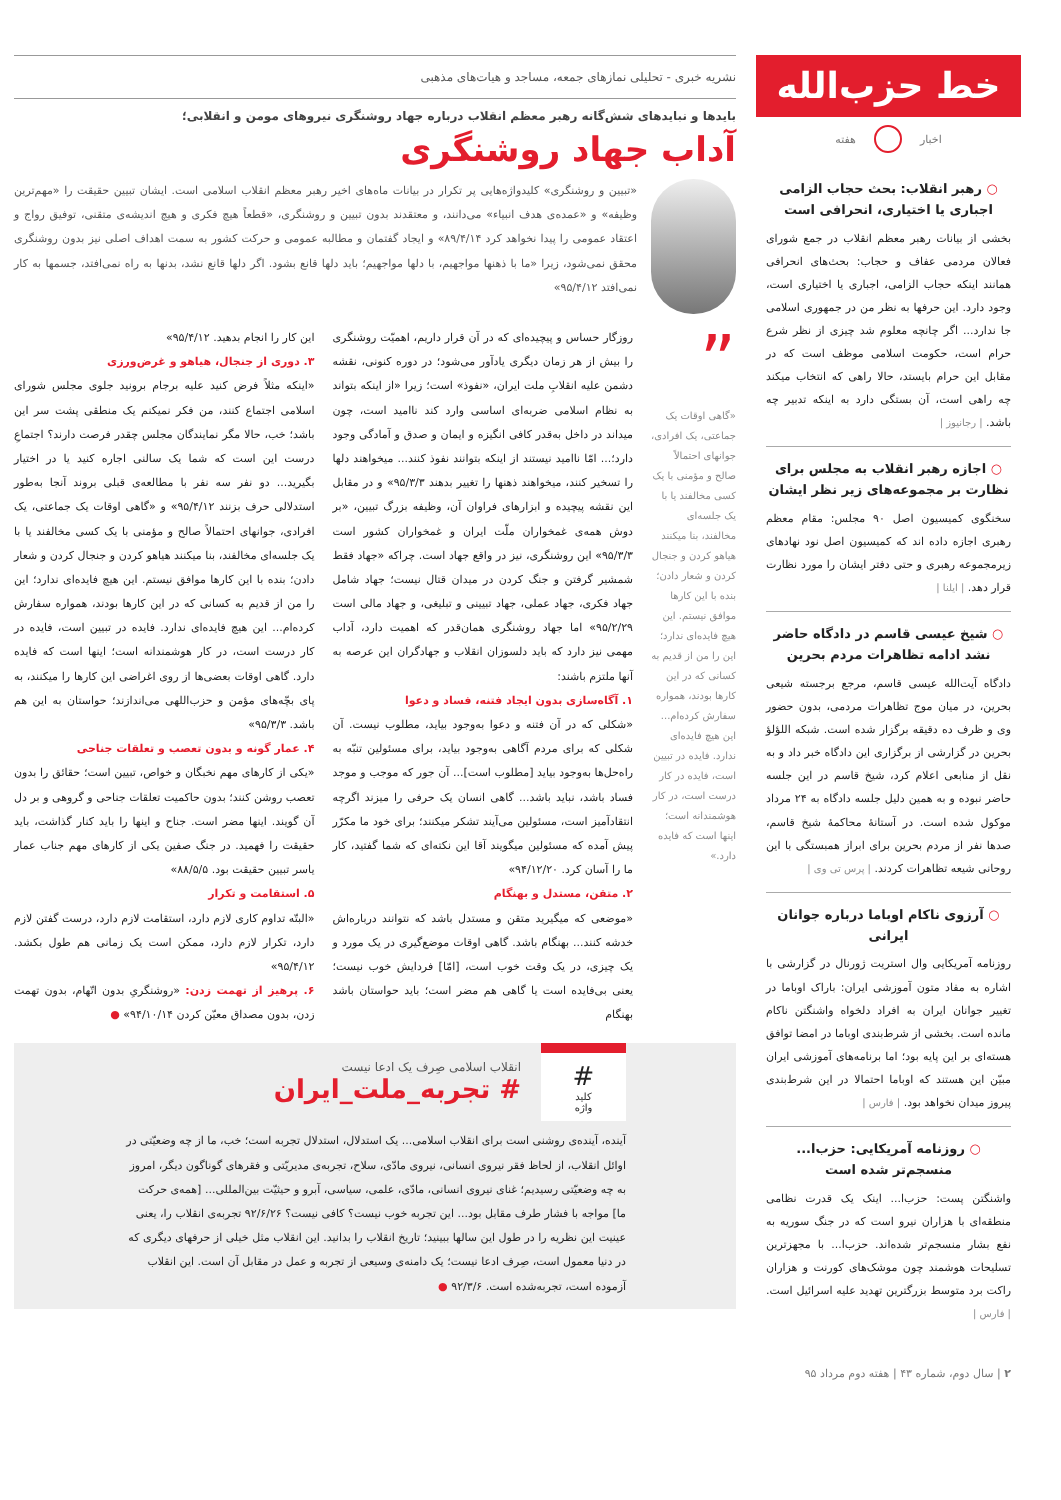خط حزب‌الله
اخبار هفته
○ رهبر انقلاب: بحث حجاب الزامی اجباری یا اختیاری، انحرافی است
بخشی از بیانات رهبر معظم انقلاب در جمع شورای فعالان مردمی عفاف و حجاب: بحث‌های انحرافی همانند اینکه حجاب الزامی، اجباری یا اختیاری است، وجود دارد. این حرفها به نظر من در جمهوری اسلامی جا ندارد... اگر چانچه معلوم شد چیزی از نظر شرع حرام است، حکومت اسلامی موظف است که در مقابل این حرام بایستد، حالا راهی که انتخاب میکند چه راهی است، آن بستگی دارد به اینکه تدبیر چه باشد. | رجانیوز |
○ اجازه رهبر انقلاب به مجلس برای نظارت بر مجموعه‌های زیر نظر ایشان
سخنگوی کمیسیون اصل ۹۰ مجلس: مقام معظم رهبری اجازه داده اند که کمیسیون اصل نود نهادهای زیرمجموعه رهبری و حتی دفتر ایشان را مورد نظارت قرار دهد. | ایلنا |
○ شیخ عیسی قاسم در دادگاه حاضر نشد ادامه تظاهرات مردم بحرین
دادگاه آیت‌الله عیسی قاسم، مرجع برجسته شیعی بحرین، در میان موج تظاهرات مردمی، بدون حضور وی و ظرف ده دقیقه برگزار شده است. شبکه اللؤلؤ بحرین در گزارشی از برگزاری این دادگاه خبر داد و به نقل از منابعی اعلام کرد، شیخ قاسم در این جلسه حاضر نبوده و به همین دلیل جلسه دادگاه به ۲۴ مرداد موکول شده است. در آستانهٔ محاکمهٔ شیخ قاسم، صدها نفر از مردم بحرین برای ابراز همبستگی با این روحانی شیعه تظاهرات کردند. | پرس تی وی |
○ آرزوی ناکام اوباما درباره جوانان ایرانی
روزنامه آمریکایی وال استریت ژورنال در گزارشی با اشاره به مفاد متون آموزشی ایران: باراک اوباما در تغییر جوانان ایران به افراد دلخواه واشنگتن ناکام مانده است. بخشی از شرط‌بندی اوباما در امضا توافق هسته‌ای بر این پایه بود؛ اما برنامه‌های آموزشی ایران مبیّن این هستند که اوباما احتمالا در این شرط‌بندی پیروز میدان نخواهد بود. | فارس |
○ روزنامه آمریکایی: حزب‌ا... منسجم‌تر شده است
واشنگتن پست: حزب‌ا... اینک یک قدرت نظامی منطقه‌ای با هزاران نیرو است که در جنگ سوریه به نفع بشار منسجم‌تر شده‌اند. حزب‌ا... با مجهزترین تسلیحات هوشمند چون موشک‌های کورنت و هزاران راکت برد متوسط بزرگترین تهدید علیه اسرائیل است. | فارس |
۲ | سال دوم، شماره ۴۳ | هفته دوم مرداد ۹۵
نشریه خبری - تحلیلی نمازهای جمعه، مساجد و هیات‌های مذهبی
بایدها و نبایدهای شش‌گانه رهبر معظم انقلاب درباره جهاد روشنگری نیروهای مومن و انقلابی؛
آداب جهاد روشنگری
«تبیین و روشنگری» کلیدواژه‌هایی پر تکرار در بیانات ماه‌های اخیر رهبر معظم انقلاب اسلامی است. ایشان تبیین حقیقت را «مهم‌ترین وظیفه» و «عمده‌ی هدف انبیاء» می‌دانند، و معتقدند بدون تبیین و روشنگری، «قطعاً هیچ فکری و هیچ اندیشه‌ی متقنی، توفیق رواج و اعتقاد عمومی را پیدا نخواهد کرد ۸۹/۴/۱۴» و ایجاد گفتمان و مطالبه عمومی و حرکت کشور به سمت اهداف اصلی نیز بدون روشنگری محقق نمی‌شود، زیرا «ما با ذهنها مواجهیم، با دلها مواجهیم؛ باید دلها قانع بشود. اگر دلها قانع نشد، بدنها به راه نمی‌افتد، جسمها به کار نمی‌افتد ۹۵/۴/۱۲»
”
«گاهی اوقات یک جماعتی، یک افرادی، جوانهای احتمالاً صالح و مؤمنی با یک کسی مخالفند یا با یک جلسه‌ای مخالفند، بنا میکنند هیاهو کردن و جنجال کردن و شعار دادن؛ بنده با این کارها موافق نیستم. این هیچ فایده‌ای ندارد؛ این را من از قدیم به کسانی که در این کارها بودند، همواره سفارش کرده‌ام... این هیچ فایده‌ای ندارد. فایده در تبیین است، فایده در کار درست است، در کار هوشمندانه است؛ اینها است که فایده دارد.»
روزگار حساس و پیچیده‌ای که در آن قرار داریم، اهمیّت روشنگری را بیش از هر زمان دیگری یادآور می‌شود؛ در دوره کنونی، نقشه دشمن علیه انقلابِ ملت ایران، «نفوذ» است؛ زیرا «از اینکه بتواند به نظام اسلامی ضربه‌ای اساسی وارد کند ناامید است، چون میداند در داخل به‌قدر کافی انگیزه و ایمان و صدق و آمادگی وجود دارد؛... امّا ناامید نیستند از اینکه بتوانند نفوذ کنند... میخواهند دلها را تسخیر کنند، میخواهند ذهنها را تغییر بدهند ۹۵/۳/۳» و در مقابل این نقشه پیچیده و ابزارهای فراوان آن، وظیفه بزرگ تبیین، «بر دوش همه‌ی غمخواران ملّت ایران و غمخواران کشور است ۹۵/۳/۳» این روشنگری، نیز در واقع جهاد است. چراکه «جهاد فقط شمشیر گرفتن و جنگ کردن در میدان قتال نیست؛ جهاد شامل جهاد فکری، جهاد عملی، جهاد تبیینی و تبلیغی، و جهاد مالی است ۹۵/۲/۲۹» اما جهاد روشنگری همان‌قدر که اهمیت دارد، آداب مهمی نیز دارد که باید دلسوزان انقلاب و جهادگران این عرصه به آنها ملتزم باشند:
۱. آگاه‌سازی بدون ایجاد فتنه، فساد و دعوا
«شکلی که در آن فتنه و دعوا به‌وجود بیاید، مطلوب نیست. آن شکلی که برای مردم آگاهی به‌وجود بیاید، برای مسئولین تنبّه به راه‌حل‌ها به‌وجود بیاید [مطلوب است]... آن جور که موجب و موجد فساد باشد، نباید باشد... گاهی انسان یک حرفی را میزند اگرچه انتقادآمیز است، مسئولین می‌آیند تشکر میکنند؛ برای خود ما مکرّر پیش آمده که مسئولین میگویند آقا این نکته‌ای که شما گفتید، کار ما را آسان کرد. ۹۴/۱۲/۲۰»
۲. متقن، مستدل و بهنگام
«موضعی که میگیرید متقن و مستدل باشد که نتوانند درباره‌اش خدشه کنند... بهنگام باشد. گاهی اوقات موضع‌گیری در یک مورد و یک چیزی، در یک وقت خوب است، [امّا] فردایش خوب نیست؛ یعنی بی‌فایده است یا گاهی هم مضر است؛ باید حواستان باشد بهنگام
این کار را انجام بدهید. ۹۵/۴/۱۲»
۳. دوری از جنجال، هیاهو و غرض‌ورزی
«اینکه مثلاً فرض کنید علیه برجام برونید جلوی مجلس شورای اسلامی اجتماع کنند، من فکر نمیکنم یک منطقی پشت سر این باشد؛ خب، حالا مگر نمایندگان مجلس چقدر فرصت دارند؟ اجتماعِ درست این است که شما یک سالنی اجاره کنید یا در اختیار بگیرید... دو نفر سه نفر با مطالعه‌ی قبلی بروند آنجا به‌طور استدلالی حرف بزنند ۹۵/۴/۱۲» و «گاهی اوقات یک جماعتی، یک افرادی، جوانهای احتمالاً صالح و مؤمنی با یک کسی مخالفند یا با یک جلسه‌ای مخالفند، بنا میکنند هیاهو کردن و جنجال کردن و شعار دادن؛ بنده با این کارها موافق نیستم. این هیچ فایده‌ای ندارد؛ این را من از قدیم به کسانی که در این کارها بودند، همواره سفارش کرده‌ام... این هیچ فایده‌ای ندارد. فایده در تبیین است، فایده در کار درست است، در کار هوشمندانه است؛ اینها است که فایده دارد. گاهی اوقات بعضی‌ها از روی اغراضی این کارها را میکنند، به پای بچّه‌های مؤمن و حزب‌اللهی می‌اندازند؛ حواستان به این هم باشد. ۹۵/۳/۳»
۴. عمار گونه و بدون تعصب و تعلقات جناحی
«یکی از کارهای مهم نخبگان و خواص، تبیین است؛ حقائق را بدون تعصب روشن کنند؛ بدون حاکمیت تعلقات جناحی و گروهی و بر دل آن گویند. اینها مضر است. جناح و اینها را باید کنار گذاشت، باید حقیقت را فهمید. در جنگ صفین یکی از کارهای مهم جناب عمار یاسر تبیین حقیقت بود. ۸۸/۵/۵»
۵. استقامت و تکرار
«البتّه تداوم کاری لازم دارد، استقامت لازم دارد، درست گفتن لازم دارد، تکرار لازم دارد، ممکن است یک زمانی هم طول بکشد. ۹۵/۴/۱۲»
۶. پرهیز از تهمت زدن: «روشنگریِ بدون اتّهام، بدون تهمت زدن، بدون مصداق معیّن کردن ۹۴/۱۰/۱۴» ●
#
کلید
واژه
انقلاب اسلامی صِرف یک ادعا نیست
# تجربه_ملت_ایران
آینده، آینده‌ی روشنی است برای انقلاب اسلامی... یک استدلال، استدلال تجربه است؛ خب، ما از چه وضعیّتی در اوائل انقلاب، از لحاظ فقر نیروی انسانی، نیروی مادّی، سلاح، تجربه‌ی مدیریّتی و فقرهای گوناگون دیگر، امروز به چه وضعیّتی رسیدیم؛ غنای نیروی انسانی، مادّی، علمی، سیاسی، آبرو و حیثیّت بین‌المللی... [همه‌ی حرکت ما] مواجه با فشار طرف مقابل بود... این تجربه خوب نیست؟ کافی نیست؟ ۹۲/۶/۲۶ تجربه‌ی انقلاب را، یعنی عینیت این نظریه را در طول این سالها ببینید؛ تاریخ انقلاب را بدانید. این انقلاب مثل خیلی از حرفهای دیگری که در دنیا معمول است، صِرف ادعا نیست؛ یک دامنه‌ی وسیعی از تجربه و عمل در مقابل آن است. این انقلاب آزموده است، تجربه‌شده است. ۹۲/۳/۶ ●